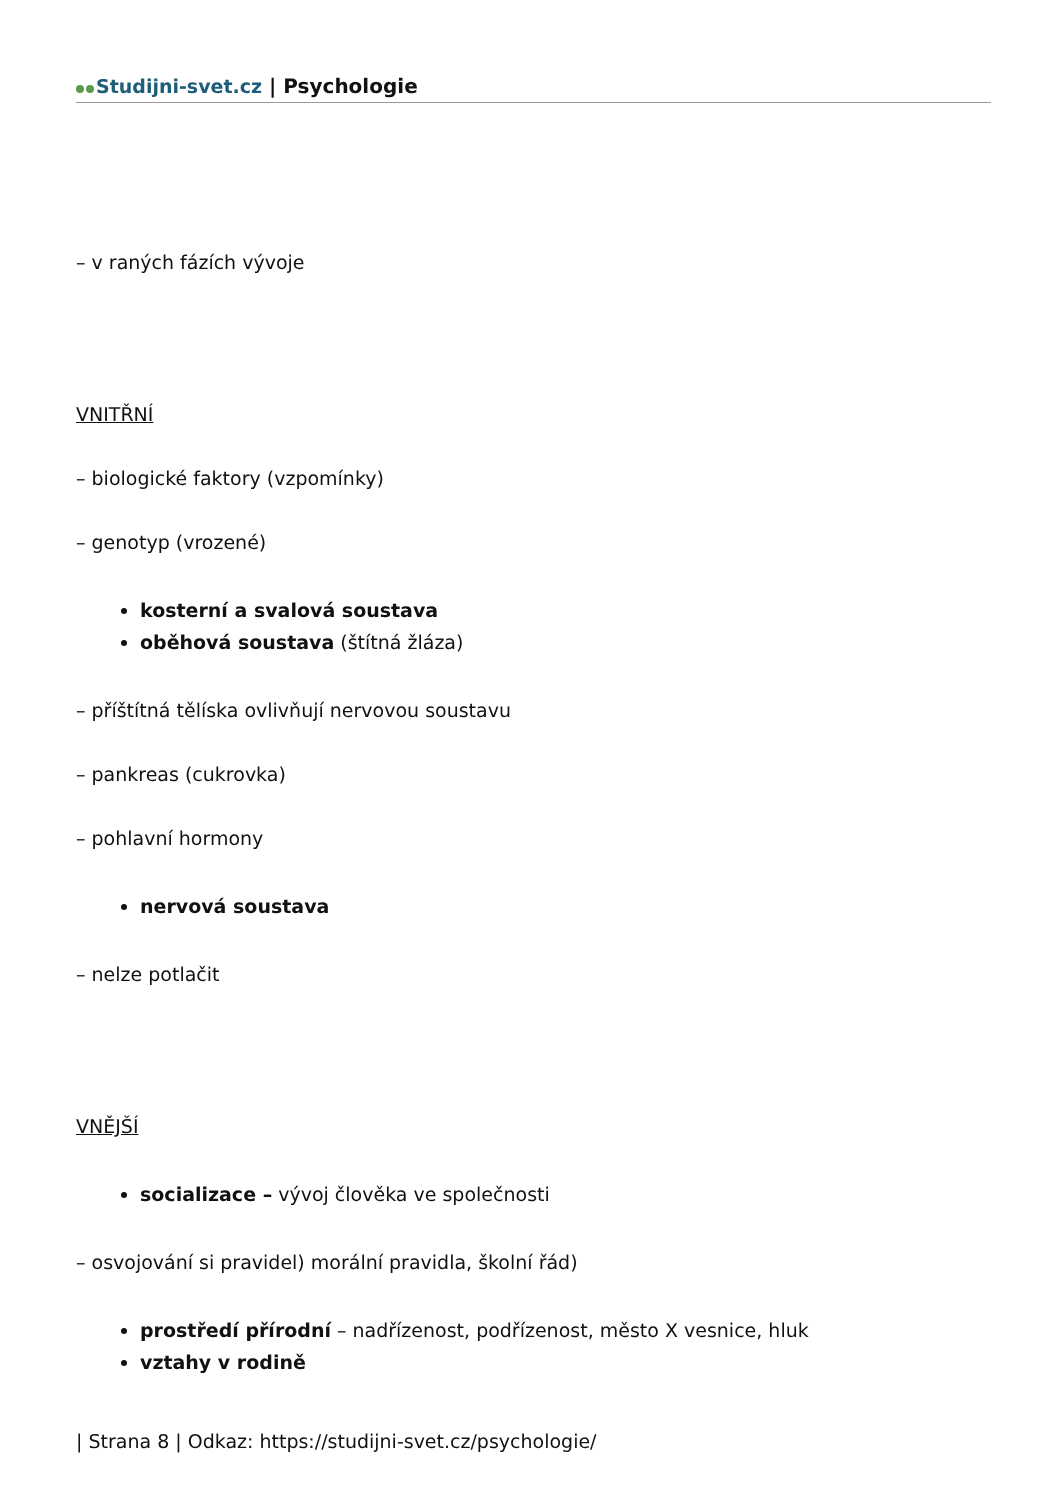Studijni-svet.cz | Psychologie
– v raných fázích vývoje
VNITŘNÍ
– biologické faktory (vzpomínky)
– genotyp (vrozené)
kosterní a svalová soustava
oběhová soustava (štítná žláza)
– příštítná tělíska ovlivňují nervovou soustavu
– pankreas (cukrovka)
– pohlavní hormony
nervová soustava
– nelze potlačit
VNĚJŠÍ
socializace – vývoj člověka ve společnosti
– osvojování si pravidel) morální pravidla, školní řád)
prostředí přírodní – nadřízenost, podřízenost, město X vesnice, hluk
vztahy v rodině
| Strana 8 | Odkaz: https://studijni-svet.cz/psychologie/